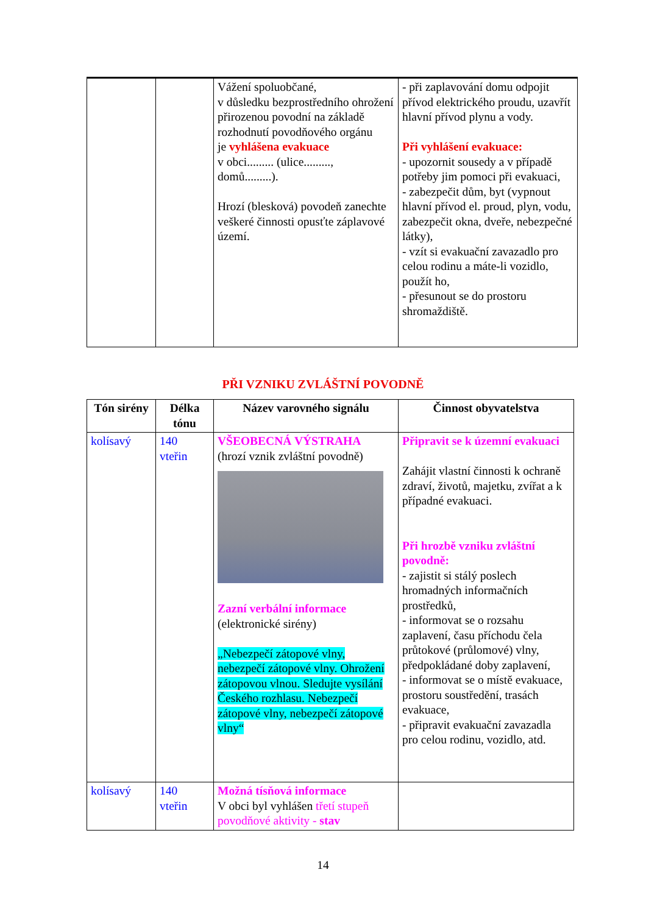| | | Vážení spoluobčané, v důsledku bezprostředního ohrožení přirozenou povodní na základě rozhodnutí povodňového orgánu je vyhlášena evakuace v obci......... (ulice........., domů.........). Hrozí (blesková) povodeň zanechte veškeré činnosti opusťte záplavové území. | - při zaplavování domu odpojit přívod elektrického proudu, uzavřít hlavní přívod plynu a vody. Při vyhlášení evakuace: - upozornit sousedy a v případě potřeby jim pomoci při evakuaci, - zabezpečit dům, byt (vypnout hlavní přívod el. proud, plyn, vodu, zabezpečit okna, dveře, nebezpečné látky), - vzít si evakuační zavazadlo pro celou rodinu a máte-li vozidlo, použít ho, - přesunout se do prostoru shromaždiště. |
PŘI VZNIKU ZVLÁŠTNÍ POVODNĚ
| Tón sirény | Délka tónu | Název varovného signálu | Činnost obyvatelstva |
| --- | --- | --- | --- |
| kolísavý | 140 vteřin | VŠEOBECNÁ VÝSTRAHA (hrozí vznik zvláštní povodně) Zazní verbální informace (elektronické sirény) „Nebezpečí zátopové vlny, nebezpečí zátopové vlny. Ohrožení zátopovou vlnou. Sledujte vysílání Českého rozhlasu. Nebezpečí zátopové vlny, nebezpečí zátopové vlny“ | Připravit se k územní evakuaci Zahájit vlastní činnosti k ochraně zdraví, životů, majetku, zvířat a k případné evakuaci. Při hrozbě vzniku zvláštní povodně: - zajistit si stálý poslech hromadných informačních prostředků, - informovat se o rozsahu zaplavení, času příchodu čela průtokové (průlomové) vlny, předpokládané doby zaplavení, - informovat se o místě evakuace, prostoru soustředění, trasách evakuace, - připravit evakuační zavazadla pro celou rodinu, vozidlo, atd. |
| kolísavý | 140 vteřin | Možná tísňová informace V obci byl vyhlášen třetí stupeň povodňové aktivity - stav | |
14